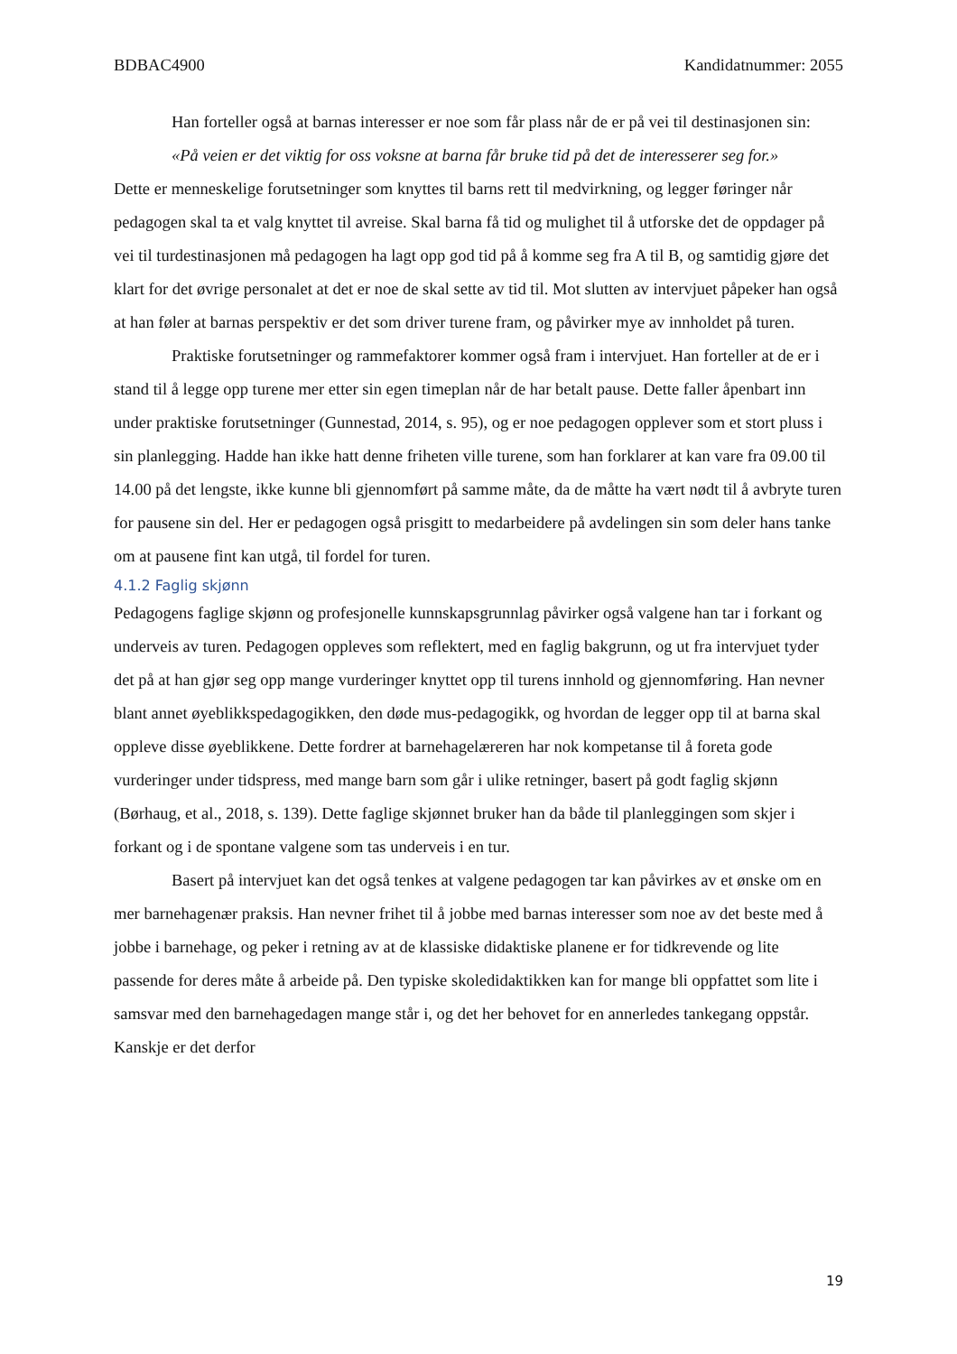BDBAC4900 Kandidatnummer: 2055
Han forteller også at barnas interesser er noe som får plass når de er på vei til destinasjonen sin:
«På veien er det viktig for oss voksne at barna får bruke tid på det de interesserer seg for.»
Dette er menneskelige forutsetninger som knyttes til barns rett til medvirkning, og legger føringer når pedagogen skal ta et valg knyttet til avreise. Skal barna få tid og mulighet til å utforske det de oppdager på vei til turdestinasjonen må pedagogen ha lagt opp god tid på å komme seg fra A til B, og samtidig gjøre det klart for det øvrige personalet at det er noe de skal sette av tid til. Mot slutten av intervjuet påpeker han også at han føler at barnas perspektiv er det som driver turene fram, og påvirker mye av innholdet på turen.
Praktiske forutsetninger og rammefaktorer kommer også fram i intervjuet. Han forteller at de er i stand til å legge opp turene mer etter sin egen timeplan når de har betalt pause. Dette faller åpenbart inn under praktiske forutsetninger (Gunnestad, 2014, s. 95), og er noe pedagogen opplever som et stort pluss i sin planlegging. Hadde han ikke hatt denne friheten ville turene, som han forklarer at kan vare fra 09.00 til 14.00 på det lengste, ikke kunne bli gjennomført på samme måte, da de måtte ha vært nødt til å avbryte turen for pausene sin del. Her er pedagogen også prisgitt to medarbeidere på avdelingen sin som deler hans tanke om at pausene fint kan utgå, til fordel for turen.
4.1.2 Faglig skjønn
Pedagogens faglige skjønn og profesjonelle kunnskapsgrunnlag påvirker også valgene han tar i forkant og underveis av turen. Pedagogen oppleves som reflektert, med en faglig bakgrunn, og ut fra intervjuet tyder det på at han gjør seg opp mange vurderinger knyttet opp til turens innhold og gjennomføring. Han nevner blant annet øyeblikkspedagogikken, den døde mus-pedagogikk, og hvordan de legger opp til at barna skal oppleve disse øyeblikkene. Dette fordrer at barnehagelæreren har nok kompetanse til å foreta gode vurderinger under tidspress, med mange barn som går i ulike retninger, basert på godt faglig skjønn (Børhaug, et al., 2018, s. 139). Dette faglige skjønnet bruker han da både til planleggingen som skjer i forkant og i de spontane valgene som tas underveis i en tur.
Basert på intervjuet kan det også tenkes at valgene pedagogen tar kan påvirkes av et ønske om en mer barnehagenær praksis. Han nevner frihet til å jobbe med barnas interesser som noe av det beste med å jobbe i barnehage, og peker i retning av at de klassiske didaktiske planene er for tidkrevende og lite passende for deres måte å arbeide på. Den typiske skoledidaktikken kan for mange bli oppfattet som lite i samsvar med den barnehagedagen mange står i, og det her behovet for en annerledes tankegang oppstår. Kanskje er det derfor
19